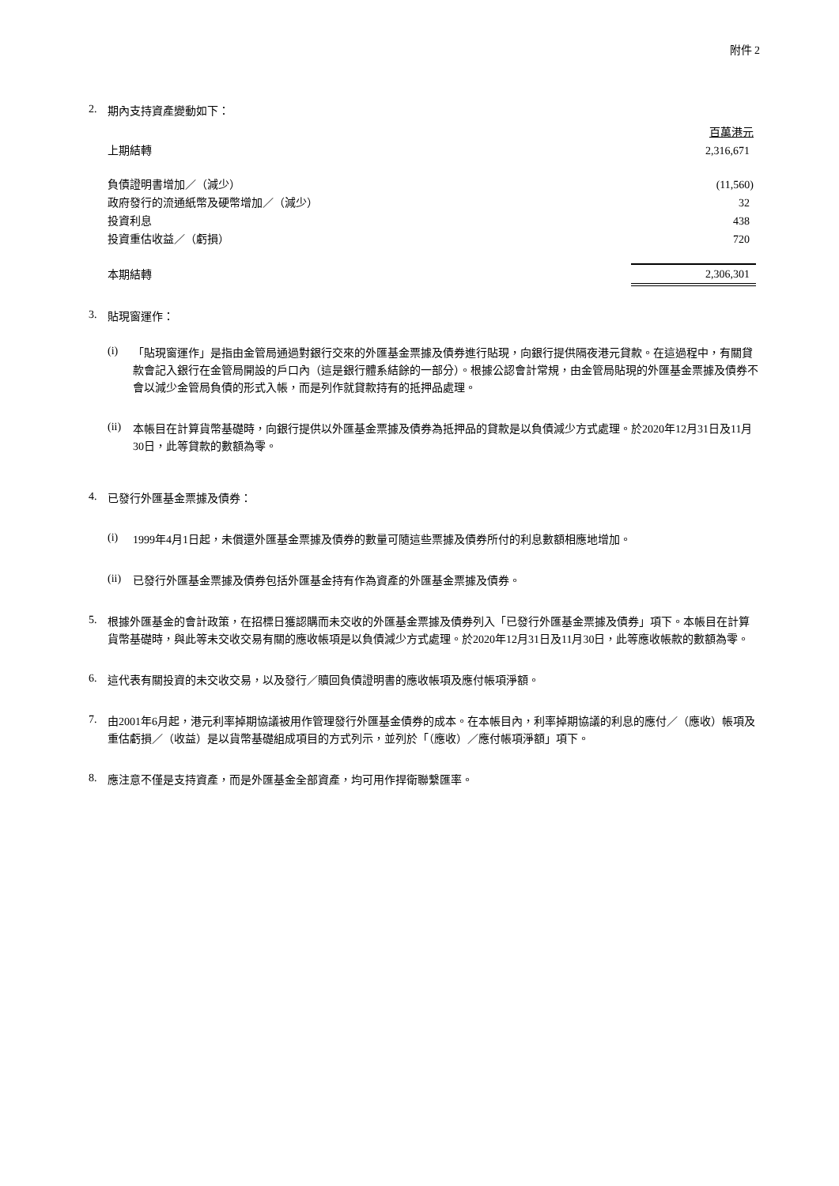附件 2
2.
期內支持資產變動如下：
| | 百萬港元 |
| 上期結轉 | 2,316,671 |
| 負債證明書增加／（減少） | (11,560) |
| 政府發行的流通紙幣及硬幣增加／（減少） | 32 |
| 投資利息 | 438 |
| 投資重估收益／（虧損） | 720 |
| 本期結轉 | 2,306,301 |
3.
貼現窗運作：
(i)
「貼現窗運作」是指由金管局通過對銀行交來的外匯基金票據及債券進行貼現，向銀行提供隔夜港元貸款。在這過程中，有關貸款會記入銀行在金管局開設的戶口內（這是銀行體系結餘的一部分）。根據公認會計常規，由金管局貼現的外匯基金票據及債券不會以減少金管局負債的形式入帳，而是列作就貸款持有的抵押品處理。
(ii)
本帳目在計算貨幣基礎時，向銀行提供以外匯基金票據及債券為抵押品的貸款是以負債減少方式處理。於2020年12月31日及11月30日，此等貸款的數額為零。
4.
已發行外匯基金票據及債券：
(i)
1999年4月1日起，未償還外匯基金票據及債券的數量可隨這些票據及債券所付的利息數額相應地增加。
(ii)
已發行外匯基金票據及債券包括外匯基金持有作為資產的外匯基金票據及債券。
5.
根據外匯基金的會計政策，在招標日獲認購而未交收的外匯基金票據及債券列入「已發行外匯基金票據及債券」項下。本帳目在計算貨幣基礎時，與此等未交收交易有關的應收帳項是以負債減少方式處理。於2020年12月31日及11月30日，此等應收帳款的數額為零。
6.
這代表有關投資的未交收交易，以及發行／贖回負債證明書的應收帳項及應付帳項淨額。
7.
由2001年6月起，港元利率掉期協議被用作管理發行外匯基金債券的成本。在本帳目內，利率掉期協議的利息的應付／（應收）帳項及重估虧損／（收益）是以貨幣基礎組成項目的方式列示，並列於「（應收）／應付帳項淨額」項下。
8.
應注意不僅是支持資產，而是外匯基金全部資產，均可用作捍衛聯繫匯率。